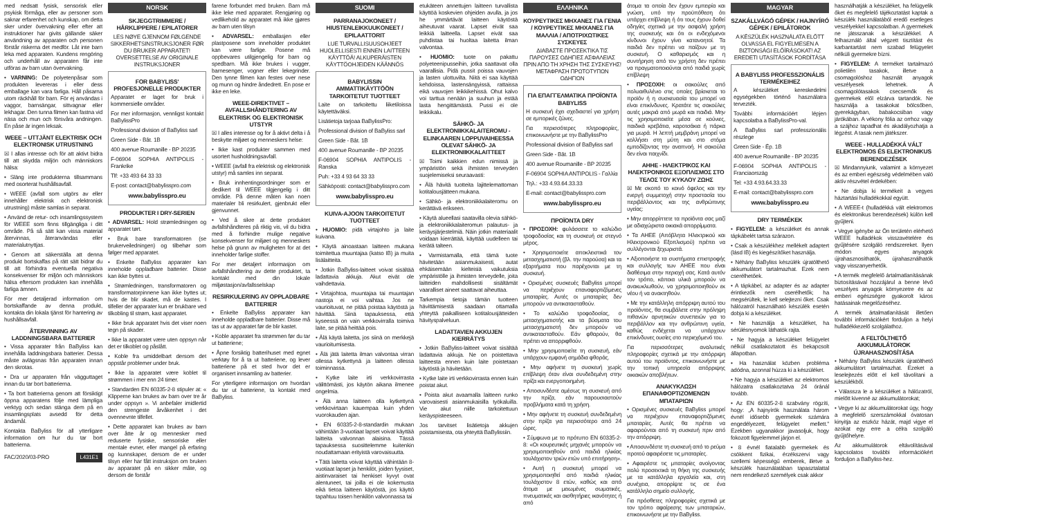med nedsatt fysisk, sensorisk eller psykisk förmåga, eller av personer som saknar erfarenhet och kunskap, om detta sker under övervakning eller efter att instruktioner har givits gällande säker användning av apparaten och personen förstår riskerna det medför. Låt inte barn leka med apparaten. Kundens rengöring och underhåll av apparaten får inte utföras av barn utan övervakning.
• VARNING: De polyetenpåsar som produkten levereras i eller dess emballage kan vara farliga. Håll påsarna utom räckhåll för barn. För ej användas i vaggor, barnsängar, sittvagnar eller lekhagar. Den tunna filmen kan fastna vid näsa och mun och försvåra andningen. En påse är ingen leksak.
WEEE – UTTJÄNT ELEKTRISK OCH ELEKTRONISK UTRUSTNING
☒ I allas intresse och för att aktivt bidra till att skydda miljön och människors hälsa:
• Släng inte produkterna tillsammans med osorterat hushållsavfall.
• WEEE (avfall som utgörs av eller innehåller elektrisk och elektronisk utrustning) måste samlas in separat.
• Använd de retur- och insamlingssystem för WEEE som finns tillgängliga i ditt område. På så sätt kan vissa material återvinnas, återanvändas eller materialutnyttjas.
• Genom att säkerställa att denna produkt bortskaffas på rätt sätt bidrar du till att förhindra eventuella negativa konsekvenser för miljön och människors hälsa eftersom produkten kan innehålla farliga ämnen.
För mer detaljerad information om bortskaffande av denna produkt, kontakta din lokala tjänst för hantering av hushållsavfall.
ÅTERVINNING AV LADDNINGSBARA BATTERIER
• Vissa apparater från BaByliss kan innehålla laddningsbara batterier. Dessa måste avlägsnas från apparaten innan den skrotas.
• Dra ur apparaten från vägguttaget innan du tar bort batterierna.
• Ta bort batterierna genom att försiktigt öppna apparatens följe med lämpliga verktyg och sedan stänga dem på en insamlingsplats avsedd för detta ändamål.
Kontakta BaByliss för all ytterligare information om hur du tar bort batterierna.
FAC/2020/03-PRO L431E1
NORSK
SKJEGGTRIMMERE / HÅRKLIPPERE / EPILATORER
LES NØYE GJENNOM FØLGENDE SIKKERHETSINSTRUKSJONER FØR DU BRUKER APPARATET! OVERSETTELSE AV ORIGINALE INSTRUKSJONER
FOR BABYLISS' PROFESJONELLE PRODUKTER
Apparatet er laget for bruk i kommersielle områder.
For mer informasjon, vennligst kontakt BaBylissPro
Professional division of BaByliss sarl
Green Side - Bât. 1B
400 avenue Roumanille - BP 20235
F-06904 SOPHIA ANTIPOLIS - Frankrike
Tlf: +33 493 64 33 33
E-post: contact@babylisspro.com
www.babylisspro.eu
PRODUKTER I DRY-SERIEN
• ADVARSEL: Hold strømledningen og apparatet tørt.
• Bruk bare transformatoren (se brukerveiledningen) og tilbehør som følger med apparatet.
• Enkelte BaByliss apparater kan inneholde oppladbare batterier. Disse kan ikke byttes ut.
• Strømledningen, transformatoren og transformatorpinnene kan ikke byttes ut; hvis de blir skadet, må de kastes. I tilfeller der apparater kun er brukbare ved tilkobling til strøm, kast apparatet.
• Ikke bruk apparatet hvis det viser noen tegn på skader.
• Ikke la apparatet være uten oppsyn når det er tilkoblet og påslått.
• Koble fra umiddelbart dersom det oppstår problemer under bruk.
• Ikke la apparatet være koblet til strømmen i mer enn 24 timer.
• Standarden EN 60335-2-8 stipuler at: « Klipperne kan brukes av barn over tre år under oppsyn ». Vi anbefaler imidlertid den strengeste årvåkenhet i det ovennevnte tilfellet.
• Dette apparatet kan brukes av barn over åtte år og mennesker med reduserte fysiske, sensoriske eller mentale evner, eller mangel på erfaring og kunnskaper, dersom de er under tilsyn eller har fått instruksjon om bruken av apparatet på en sikker måte, og dersom de forstår
farene forbundet med bruken. Barn må ikke leke med apparatet. Rengjøring og vedlikehold av apparatet må ikke gjøres av barn uten tilsyn
• ADVARSEL: emballasjen eller plastposene som inneholder produktet kan være farlige. Posene må oppbevares utilgjengelig for barn og spedbarn. Må ikke brukes i vugger, barnesenger, vogner eller lekegrinder. Den tynne filmen kan festes over nese og munn og hindre åndedrett. En pose er ikke en leke.
WEEE-DIREKTIVET – AVFALLSHÅNDTERING AV ELEKTRISK OG ELEKTRONISK UTSTYR
☒ I alles interesse og for å aktivt delta i å beskytte miljøet og menneskers helse:
• Ikke kast produkter sammen med usortert husholdningsavfall.
• WEEE (avfall fra elektrisk og elektronisk utstyr) må samles inn separat.
• Bruk innhentingsordninger som er dedikert til WEEE tilgjengelig i ditt område. På denne måten kan noen materialer bli resirkulert, gjenbrukt eller gjenvunnet.
• Ved å sikre at dette produktet avfallshåndteres på riktig vis, vil du bidra med å forhindre mulige negative konsekvenser for miljøet og menneskers helse på grunn av muligheten for at det inneholder farlige stoffer.
For mer detaljert informasjon om avfallshåndtering av dette produktet, ta kontakt med din lokale miljøstasjon/avfallsselskap
RESIRKULERING AV OPPLADBARE BATTERIER
• Enkelte BaByliss apparater kan inneholde oppladbare batterier. Disse må tas ut av apparatet før de blir kastet.
• Koble apparatet fra strømmen før du tar ut batteriene;
• Åpne forsiktig batterihuset med egnet verktøy for å ta ut batteriene, og lever batteriene på et sted hvor det er organisert innsamling av batterier.
For ytterligere informasjon om hvordan du tar ut batteriene, ta kontakt med BaByliss.
SUOMI
PARRANAJOKONEET / HIUSTENLEIKKUUKONEET / EPILAATTORIT
LUE TURVALLISUUSOHJEET HUOLELLISESTI ENNEN LAITTEEN KÄYTTÖÄ! ALKUPERÄISTEN KÄYTTÖOHJEIDEN KÄÄNNÖS
BABYLISSIN AMMATTIKÄYTTÖÖN TARKOITETUT TUOTTEET
Laite on tarkoitettu liiketiloissa käytettäväksi.
Lisätietoja tarjoaa BaBylissPro:
Professional division of BaByliss sarl
Green Side - Bât. 1B
400 avenue Roumanille - BP 20235
F-06904 SOPHIA ANTIPOLIS - Ranska
Puh: +33 4 93 64 33 33
Sähköposti: contact@babylisspro.com
www.babylisspro.eu
KUIVA-AJOON TARKOITETUT TUOTTEET
• HUOMIO: pidä virtajohto ja laite kuivana.
• Käytä ainoastaan laitteen mukana toimitettua muuntajaa (katso IB) ja muita lisälaitteita.
• Jotkin BaByliss-laitteet voivat sisältää ladattavia akkuja. Akut eivät ole vaihdettavia.
• Virtajohtoa, muuntajaa tai muuntajan nastoja ei voi vaihtaa. Jos ne vaurioituvat, ne pitää poistaa käytöstä ja hävittää. Siinä tapauksessa, että kyseessä on vain verkkovirralla toimiva laite, se pitää heittää pois.
• Älä käytä laitetta, jos siinä on merkkejä vaurioitumisesta.
• Älä jätä laitetta ilman valvontaa virran ollessa kytkettynä ja laitteen ollessa toiminnassa.
• Kytke laite irti verkkovirrasta välittömästi, jos käytön aikana ilmenee ongelmia.
• Älä anna laitteen olla kytkettynä verkkovirtaan kauempaa kuin yhden vuorokauden ajan.
• EN 60335-2-8-standardin mukaan vähintään 3-vuotiaat lapset voivat käyttää laitteita valvonnan alaisina. Tässä tapauksessa suosittelemme kuitenkin noudattamaan erityistä varovaisuutta.
• Tätä laitetta voivat käyttää vähintään 8-vuotiaat lapset ja henkilöt, joiden fyysiset, aistinvaraiset tai henkiset kyvyt ovat alentuneet, tai joilla ei ole kokemusta eikä tietoa laitteen käytöstä, jos käyttö tapahtuu toisen henkilön valvonnassa tai
etukäteen annettujen laitteen turvallista käyttöä koskevien ohjeiden avulla, ja jos he ymmärtävät laitteen käytöstä aiheutuvat vaarat. Lapset eivät saa leikkiä laitteella. Lapset eivät saa puhdistaa tai huoltaa laitetta ilman valvontaa.
• HUOMIO: tuote on pakattu polyeteenipusseihin, jotka saattavat olla vaarallisia. Pidä pussit poissa vauvojen ja lasten ulottuvilta. Niitä ei saa käyttää kehdoissa, lastensängyissä, rattaissa eikä vauvojen leikkikehissä. Ohut kalvo voi tarttua nenään ja suuhun ja estää lasta hengittämästä. Pussi ei ole leikkikalu.
SÄHKÖ- JA ELEKTRONIIKKALAITEROMU - ELINKAAREN LOPPUVAIHEESSA OLEVAT SÄHKÖ- JA ELEKTRONIIKKALAITTEET
☒ Toimi kaikkien edun nimissä ja ympäristön sekä ihmisten terveyden suojelemiseksi seuraavasti:
• Älä hävitä tuotteita lajittelemattoman kotitalousjätteen mukana.
• Sähkö- ja elektroniikkalaiteromu on kerättävä erikseen.
• Käytä alueellasi saatavilla olevia sähkö- ja elektroniikkalaiteromun palautus- ja keräysjärjestelmiä. Näin jotkin materiaalit voidaan kierrättää, käyttää uudelleen tai kerätä talteen.
• Varmistamalla, että tämä tuote hävitetään asianmukaisesti, autat ehkäisemään kielteisiä vaikutuksia ympäristölle ja ihmisten terveydelle, joita laitteiden mahdollisesti sisältämät vaaralliset aineet saattavat aiheuttaa.
Tarkempia tietoja tämän tuotteen hävittämisestä saadaan ottamalla yhteyttä paikalliseen kotitalousjätteiden hävityspalveluun.
LADATTAVIEN AKKUJEN KIERRÄTYS
• Jotkin BaByliss-laitteet voivat sisältää ladattavia akkuja. Ne on poistettava laitteesta ennen kuin laite poistetaan käytöstä ja hävitetään.
• Kytke laite irti verkkovirrasta ennen kuin poistat akut.
• Poista akut avaamalla laitteen runko varovaisesti asianmukaisilla työkaluilla. Vie akut niille tarkoitettuun keräyspisteeseen.
Jos tarvitset lisätietoja akkujen poistamisesta, ota yhteyttä BaBylissiin.
ΕΛΛΗΝΙΚΑ
ΚΟΥΡΕΥΤΙΚΕΣ ΜΗΧΑΝΕΣ ΓΙΑ ΓΕΝΙΑ / ΚΟΥΡΕΥΤΙΚΕΣ ΜΗΧΑΝΕΣ ΓΙΑ ΜΑΛΛΙΑ / ΑΠΟΤΡΙΧΩΤΙΚΕΣ ΣΥΣΚΕΥΕΣ
ΔΙΑΒΑΣΤΕ ΠΡΟΣΕΚΤΙΚΑ ΤΙΣ ΠΑΡΟΥΣΕΣ ΟΔΗΓΙΕΣ ΑΣΦΑΛΕΙΑΣ ΠΡΙΝ ΑΠΟ ΤΗ ΧΡΗΣΗ ΤΗΣ ΣΥΣΚΕΥΗΣ! ΜΕΤΑΦΡΑΣΗ ΠΡΩΤΟΤΥΠΩΝ ΟΔΗΓΙΩΝ
ΓΙΑ ΕΠΑΓΓΕΛΜΑΤΙΚΑ ΠΡΟΪΟΝΤΑ BABYLISS
Η συσκευή έχει σχεδιαστεί για χρήση σε εμπορικές ζώνες.
Για περισσότερες πληροφορίες, επικοινωνήστε με την BaBylissPro
Professional division of BaByliss sarl
Green Side - Bât. 1B
400 avenue Roumanille - BP 20235
F-06904 SOPHIA ANTIPOLIS - Γαλλία
Τηλ.: +33 4.93.64.33.33
E-mail: contact@babylisspro.com
www.babylisspro.eu
ΠΡΟΪΟΝΤΑ DRY
• ΠΡΟΣΟΧΗ: φυλάσσετε το καλώδιο τροφοδοσίας και τη συσκευή σε στεγνό μέρος.
• Χρησιμοποιείτε αποκλειστικά τον μετασχηματιστή (βλ. την παρούσα) και τα εξαρτήματα που παρέχονται με τη συσκευή.
• Ορισμένες συσκευές BaByliss μπορεί να περιέχουν επαναφορτιζόμενες μπαταρίες. Αυτές οι μπαταρίες δεν μπορούν να αντικατασταθούν.
• Το καλώδιο τροφοδοσίας, ο μετασχηματιστής και τα βύσματα του μετασχηματιστή δεν μπορούν να αντικατασταθούν. Εάν φθαρούν, θα πρέπει να απορριφθούν.
• Μην χρησιμοποιείτε τη συσκευή, εάν υπάρχουν εμφανή σημάδια φθοράς.
• Μην αφήνετε τη συσκευή χωρίς επίβλεψη όταν είναι συνδεδεμένη στην πρίζα και ενεργοποιημένη.
• Αποσυνδέστε αμέσως τη συσκευή από την πρίζα, εάν παρουσιαστούν προβλήματα κατά τη χρήση.
• Μην αφήνετε τη συσκευή συνδεδεμένη στην πρίζα για περισσότερο από 24 ώρες.
• Σύμφωνα με το πρότυπο EN 60335-2-8: «Οι κουρευτικές μηχανές μπορούν να χρησιμοποιηθούν από παιδιά ηλικίας τουλάχιστον τριών ετών υπό επιτήρηση».
• Αυτή η συσκευή μπορεί να χρησιμοποιηθεί από παιδιά ηλικίας τουλάχιστον 8 ετών, καθώς και από άτομα με μειωμένες σωματικές, πνευματικές και αισθητήριες ικανότητες ή από
άτομα τα οποία δεν έχουν εμπειρία και γνώση, υπό την προϋπόθεση ότι υπάρχει επίβλεψη ή ότι τους έχουν δοθεί οδηγίες σχετικά με την ασφαλή χρήση της συσκευής και ότι οι ενδεχόμενοι κίνδυνοι έχουν γίνει κατανοητοί. Τα παιδιά δεν πρέπει να παίζουν με τη συσκευή. Ο καθαρισμός και η συντήρηση από τον χρήστη δεν πρέπει να πραγματοποιούνται από παιδιά χωρίς επίβλεψη
• ΠΡΟΣΟΧΗ: οι σακούλες από πολυαιθυλένιο στις οποίες βρίσκεται το προϊόν ή η συσκευασία του μπορεί να είναι επικίνδυνες. Κρατάτε τις σακούλες αυτές μακριά από μωρά και παιδιά. Μην τις χρησιμοποιείτε μέσα σε κούνιες, παιδικά κρεβάτια, καροτσάκια ή πάρκα για μωρά. Η λεπτή μεμβράνη μπορεί να κολλήσει στη μύτη και στο στόμα εμποδίζοντας την αναπνοή. Η σακούλα δεν είναι παιχνίδι.
ΑΗΗΕ - ΗΛΕΚΤΡΙΚΟΣ ΚΑΙ ΗΛΕΚΤΡΟΝΙΚΟΣ ΕΞΟΠΛΙΣΜΟΣ ΣΤΟ ΤΕΛΟΣ ΤΟΥ ΚΥΚΛΟΥ ΖΩΗΣ
☒ Με σκοπό το κοινό όφελος και την ενεργή συμμετοχή στην προστασία του περιβάλλοντος και της ανθρώπινης υγείας:
• Μην απορρίπτετε τα προϊόντα σας μαζί με αδιαχώριστα οικιακά απορρίμματα.
• Τα ΑΗΕΕ (Απόβλητα Ηλεκτρικού και Ηλεκτρονικού Εξοπλισμού) πρέπει να συλλέγονται ξεχωριστά.
• Αξιοποιήστε τα συστήματα επιστροφής και συλλογής των ΑΗΕΕ που είναι διαθέσιμα στην περιοχή σας. Κατά αυτόν τον τρόπο, κάποια υλικά μπορούν να ανακυκλωθούν, να χρησιμοποιηθούν εκ νέου ή να ανακτηθούν.
• Με την κατάλληλη απόρριψη αυτού του προϊόντος, θα συμβάλετε στην πρόληψη πιθανών αρνητικών συνεπειών για το περιβάλλον και την ανθρώπινη υγεία, καθώς ενδέχεται να υπάρχουν επικίνδυνες ουσίες στο περιεχόμενό του.
Για περισσότερες αναλυτικές πληροφορίες σχετικά με την απόρριψη αυτού του προϊόντος, επικοινωνήστε με την τοπική υπηρεσία απόρριψης οικιακών αποβλήτων.
ΑΝΑΚΥΚΛΩΣΗ ΕΠΑΝΑΦΟΡΤΙΖΟΜΕΝΩΝ ΜΠΑΤΑΡΙΩΝ
• Ορισμένες συσκευές BaByliss μπορεί να περιέχουν επαναφορτιζόμενες μπαταρίες. Αυτές θα πρέπει να αφαιρούνται από τη συσκευή πριν από την απόρριψη.
• Αποσυνδέστε τη συσκευή από το ρεύμα προτού αφαιρέσετε τις μπαταρίες.
• Αφαιρέστε τις μπαταρίες ανοίγοντας πολύ προσεκτικά τη θήκη της συσκευής με τα κατάλληλα εργαλεία και, στη συνέχεια, απορρίψτε τις σε ένα κατάλληλο σημείο συλλογής.
Για πρόσθετες πληροφορίες σχετικά με τον τρόπο αφαίρεσης των μπαταριών, επικοινωνήστε με την BaByliss.
MAGYAR
SZAKÁLLVÁGÓ GÉPEK / HAJNYÍRÓ GÉPEK / EPILÁTOROK
A KÉSZÜLÉK HASZNÁLATA ELŐTT OLVASSA EL FIGYELMESEN A BIZTONSÁGI ELŐÍRÁSOKAT! AZ EREDETI UTASÍTÁSOK FORDÍTÁSA
A BABYLISS PROFESSZIONÁLIS TERMÉKEIHEZ
A készüléket kereskedelmi egységekben történő használatra tervezték.
További információért lépjen kapcsolatba a BaBylissPro-val.
A BaByliss sarl professzionális részlege
Green Side - Ép. 1B
400 avenue Roumanille - BP 20235
F-06904 SOPHIA ANTIPOLIS - Franciaország
Tel: +33 4.93.64.33.33
E-mail: contact@babylisspro.com
www.babylisspro.eu
DRY TERMÉKEK
• FIGYELEM: a készüléket és annak tápkábelét tartsa szárazon.
• Csak a készülékhez mellékelt adaptert (lásd IB) és kiegészítőket használja.
• Néhány BaByliss készülék újratölthető akkumulátort tartalmazhat. Ezek nem cserélhetőek.
• A tápkábel, az adapter és az adapter érintkezők nem cserélhetők; ha megsérültek, le kell selejtezni őket. Csak hálózatról használható készülék esetén dobja ki a készüléket.
• Ne használja a készüléket, ha sérülésnyomok láthatók rajta.
• Ne hagyja a készüléket felügyelet nélkül csatlakoztatott és bekapcsolt állapotban.
• Ha használat közben probléma adódna, azonnal húzza ki a készüléket.
• Ne hagyja a készüléket az elektromos hálózatra csatlakoztatva 24 óránál tovább.
• Az EN 60335-2-8 szabvány rögzíti, hogy: „A hajnyírók használata három évnél idősebb gyermekek számára engedélyezett, felügyelet mellett." Ezekben ugyanakkor javasoljuk, hogy fokozott figyelemmel járjon el.
• 8 évnél fiatalabb gyermekek és csökkent fizikai, érzékszervi vagy szellemi képességű emberek, illetve a készülék használatában tapasztalattal nem rendelkező személyek csak akkor
használhatják a készüléket, ha felügyelik őket és megfelelő tájékoztatást kaptak a készülék használatából eredő esetleges veszélyekkel kapcsolatban. A gyermekek ne játsszanak a készülékkel. A felhasználó által végzett tisztítást és karbantartást nem szabad felügyelet nélküli gyermekre bízni.
• FIGYELEM: A terméket tartalmazó polietilén tasakok, illetve a csomagolóshoz használt anyagok veszélyesek lehetnek. A csomagolótasakok csecsemők és gyermekek elől elzárva tartandók. Ne használja a tasakokat bölcsőben, gyerekágyban, babakocsiban vagy járókában. A vékony fólia az orrhoz vagy a szájhoz tapadhat és akadályozhatja a légzést. A tasak nem játékszer.
WEEE - HULLADÉKKÁ VÁLT ELEKTROMOS ÉS ELEKTRONIKUS BERENDEZÉSEK
☒ Mindannyiunk, valamint a környezet és az emberi egészség védelmében való aktív részvétel érdekében:
• Ne dobja ki termékeit a vegyes háztartási hulladékokkal együtt.
• A WEEE-t (hulladékká vált elektromos és elektronikus berendezések) külön kell gyűjteni.
• Vegye igénybe az Ön területén elérhető WEEE hulladékok visszavételére és gyűjtésére szolgáló rendszereket. Ilyen módon egyes anyagok újrahasznosíthatók, újrahasználhatók vagy visszanyerhetők.
• A termék megfelelő ártalmatlanításának biztosításával hozzájárul a benne lévő veszélyes anyagok környezetre és az emberi egészségre gyakorolt káros hatásainak megelőzéséhez.
A termék ártalmatlanítását illetően további információkért forduljon a helyi hulladékkezelő szolgálathoz.
A FELTÖLTHETŐ AKKUMULÁTOROK ÚJRAHASZNOSÍTÁSA
• Néhány BaByliss készülék újratölthető akkumulátort tartalmazhat. Ezeket a leselejtezés előtt el kell távolítani a készülékből.
• Válassza le a készüléket a hálózatról, mielőtt kivenné az akkumulátorokat;
• Vegye ki az akkumulátorokat úgy, hogy a megfelelő szerszámokkal óvatosan kinyitja az eszköz házát, majd vigye el azokat egy erre a célra szolgáló gyűjtőhelyre.
Az akkumulátorok eltávolításával kapcsolatos további információkért forduljon a BaByliss-hez.